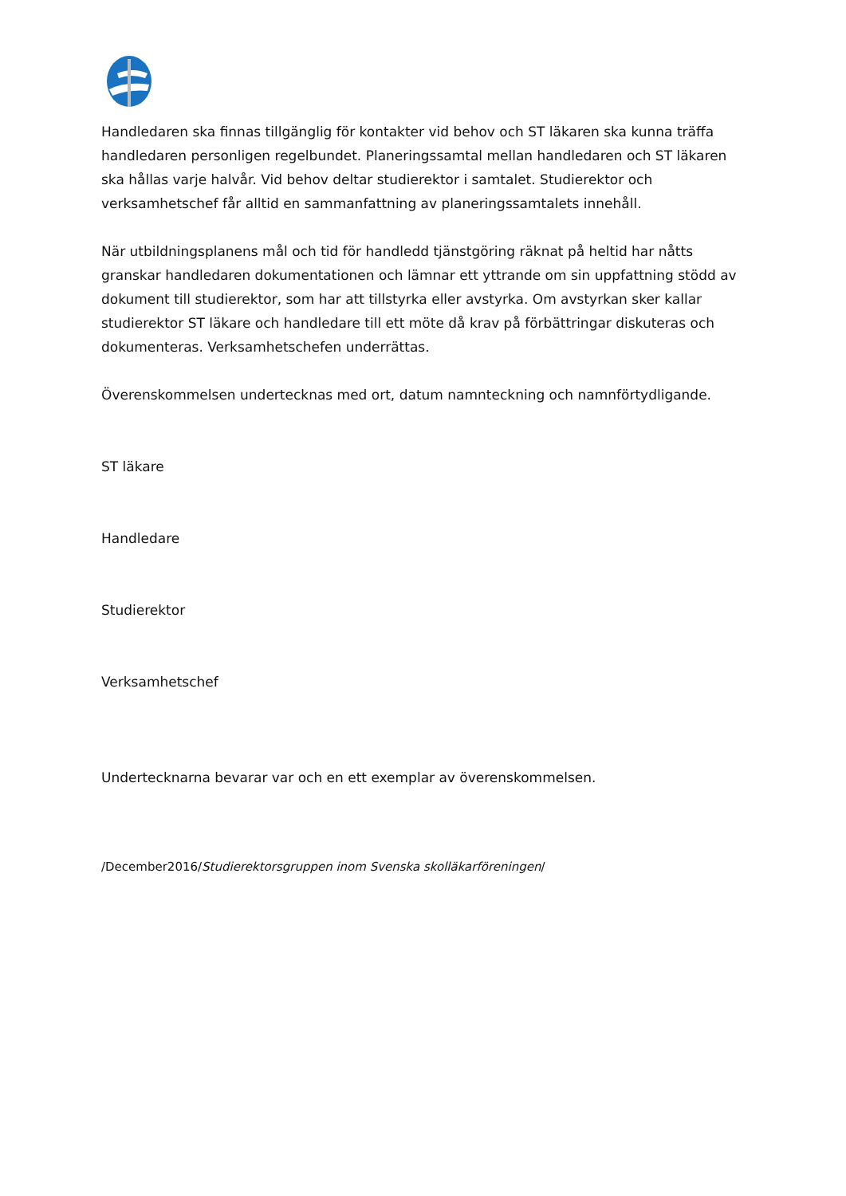Handledaren ska finnas tillgänglig för kontakter vid behov och ST läkaren ska kunna träffa handledaren personligen regelbundet. Planeringssamtal mellan handledaren och ST läkaren ska hållas varje halvår. Vid behov deltar studierektor i samtalet. Studierektor och verksamhetschef får alltid en sammanfattning av planeringssamtalets innehåll.
När utbildningsplanens mål och tid för handledd tjänstgöring räknat på heltid har nåtts granskar handledaren dokumentationen och lämnar ett yttrande om sin uppfattning stödd av dokument till studierektor, som har att tillstyrka eller avstyrka. Om avstyrkan sker kallar studierektor ST läkare och handledare till ett möte då krav på förbättringar diskuteras och dokumenteras. Verksamhetschefen underrättas.
Överenskommelsen undertecknas med ort, datum namnteckning och namnförtydligande.
ST läkare
Handledare
Studierektor
Verksamhetschef
Undertecknarna bevarar var och en ett exemplar av överenskommelsen.
/December2016/Studierektorsgruppen inom Svenska skolläkarföreningen/